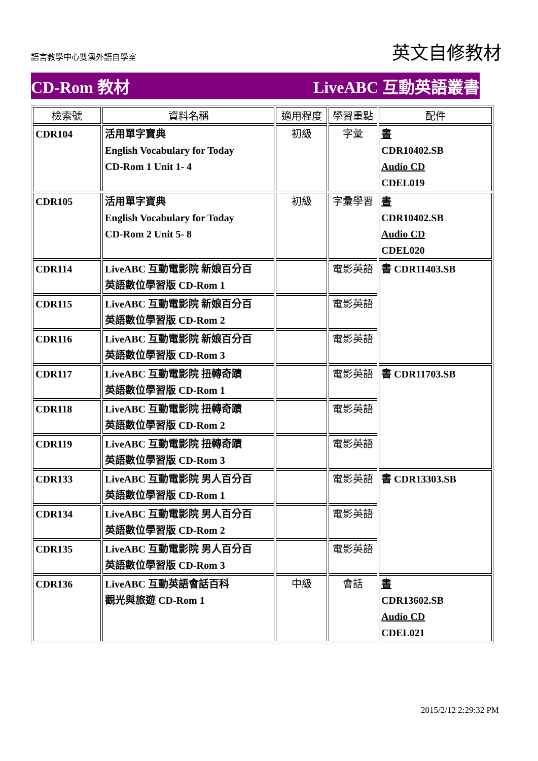語言教學中心雙溪外語自學室
英文自修教材
CD-Rom 教材 LiveABC 互動英語叢書
| 檢索號 | 資料名稱 | 適用程度 | 學習重點 | 配件 |
| --- | --- | --- | --- | --- |
| CDR104 | 活用單字寶典 English Vocabulary for Today CD-Rom 1 Unit 1- 4 | 初級 | 字彙 | 書 CDR10402.SB Audio CD CDEL019 |
| CDR105 | 活用單字寶典 English Vocabulary for Today CD-Rom 2 Unit 5- 8 | 初級 | 字彙學習 | 書 CDR10402.SB Audio CD CDEL020 |
| CDR114 | LiveABC 互動電影院 新娘百分百 英語數位學習版 CD-Rom 1 | | 電影英語 | 書 CDR11403.SB |
| CDR115 | LiveABC 互動電影院 新娘百分百 英語數位學習版 CD-Rom 2 | | 電影英語 | |
| CDR116 | LiveABC 互動電影院 新娘百分百 英語數位學習版 CD-Rom 3 | | 電影英語 | |
| CDR117 | LiveABC 互動電影院 扭轉奇蹟 英語數位學習版 CD-Rom 1 | | 電影英語 | 書 CDR11703.SB |
| CDR118 | LiveABC 互動電影院 扭轉奇蹟 英語數位學習版 CD-Rom 2 | | 電影英語 | |
| CDR119 | LiveABC 互動電影院 扭轉奇蹟 英語數位學習版 CD-Rom 3 | | 電影英語 | |
| CDR133 | LiveABC 互動電影院 男人百分百 英語數位學習版 CD-Rom 1 | | 電影英語 | 書 CDR13303.SB |
| CDR134 | LiveABC 互動電影院 男人百分百 英語數位學習版 CD-Rom 2 | | 電影英語 | |
| CDR135 | LiveABC 互動電影院 男人百分百 英語數位學習版 CD-Rom 3 | | 電影英語 | |
| CDR136 | LiveABC 互動英語會話百科 觀光與旅遊 CD-Rom 1 | 中級 | 會話 | 書 CDR13602.SB Audio CD CDEL021 |
2015/2/12 2:29:32 PM